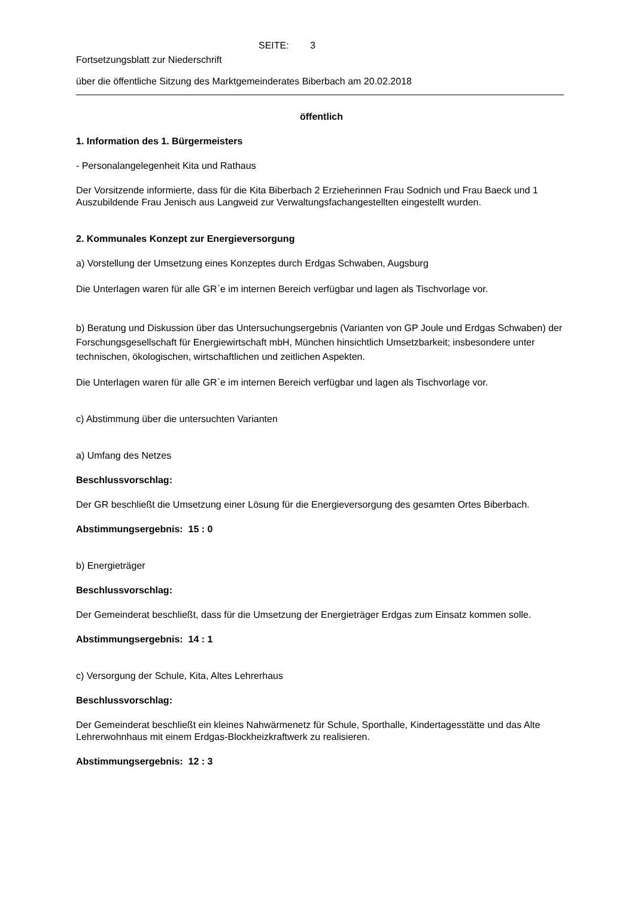SEITE: 3
Fortsetzungsblatt zur Niederschrift
über die öffentliche Sitzung des Marktgemeinderates Biberbach am 20.02.2018
öffentlich
1. Information des 1. Bürgermeisters
- Personalangelegenheit Kita und Rathaus
Der Vorsitzende informierte, dass für die Kita Biberbach 2 Erzieherinnen Frau Sodnich und Frau Baeck und 1 Auszubildende Frau Jenisch aus Langweid zur Verwaltungsfachangestellten eingestellt wurden.
2. Kommunales Konzept zur Energieversorgung
a) Vorstellung der Umsetzung eines Konzeptes durch Erdgas Schwaben, Augsburg
Die Unterlagen waren für alle GR`e im internen Bereich verfügbar und lagen als Tischvorlage vor.
b) Beratung und Diskussion über das Untersuchungsergebnis (Varianten von GP Joule und Erdgas Schwaben) der Forschungsgesellschaft für Energiewirtschaft mbH, München hinsichtlich Umsetzbarkeit; insbesondere unter technischen, ökologischen, wirtschaftlichen und zeitlichen Aspekten.
Die Unterlagen waren für alle GR`e im internen Bereich verfügbar und lagen als Tischvorlage vor.
c) Abstimmung über die untersuchten Varianten
a) Umfang des Netzes
Beschlussvorschlag:
Der GR beschließt die Umsetzung einer Lösung für die Energieversorgung des gesamten Ortes Biberbach.
Abstimmungsergebnis: 15 : 0
b) Energieträger
Beschlussvorschlag:
Der Gemeinderat beschließt, dass für die Umsetzung der Energieträger Erdgas zum Einsatz kommen solle.
Abstimmungsergebnis: 14 : 1
c) Versorgung der Schule, Kita, Altes Lehrerhaus
Beschlussvorschlag:
Der Gemeinderat beschließt ein kleines Nahwärmenetz für Schule, Sporthalle, Kindertagesstätte und das Alte Lehrerwohnhaus mit einem Erdgas-Blockheizkraftwerk zu realisieren.
Abstimmungsergebnis: 12 : 3